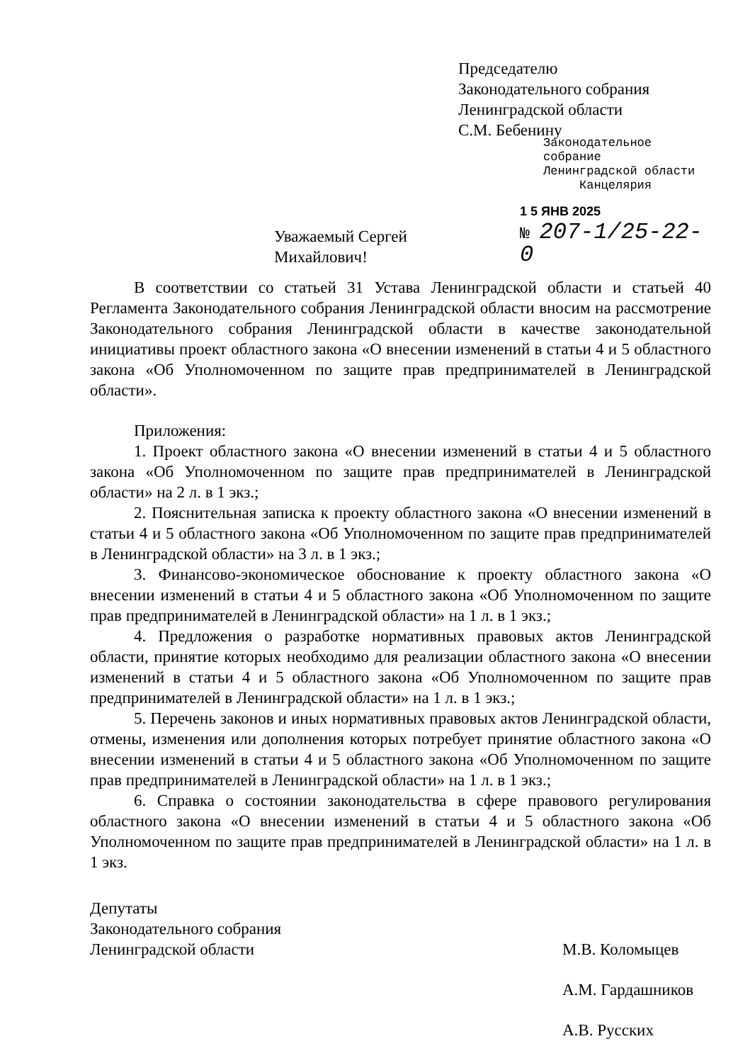Председателю
Законодательного собрания
Ленинградской области
С.М. Бебенину
Законодательное собрание
Ленинградской области
Канцелярия
Уважаемый Сергей Михайлович! 1 5 ЯНВ 2025
№ 207-1/25-22-0
В соответствии со статьей 31 Устава Ленинградской области и статьей 40 Регламента Законодательного собрания Ленинградской области вносим на рассмотрение Законодательного собрания Ленинградской области в качестве законодательной инициативы проект областного закона «О внесении изменений в статьи 4 и 5 областного закона «Об Уполномоченном по защите прав предпринимателей в Ленинградской области».
Приложения:
1. Проект областного закона «О внесении изменений в статьи 4 и 5 областного закона «Об Уполномоченном по защите прав предпринимателей в Ленинградской области» на 2 л. в 1 экз.;
2. Пояснительная записка к проекту областного закона «О внесении изменений в статьи 4 и 5 областного закона «Об Уполномоченном по защите прав предпринимателей в Ленинградской области» на 3 л. в 1 экз.;
3. Финансово-экономическое обоснование к проекту областного закона «О внесении изменений в статьи 4 и 5 областного закона «Об Уполномоченном по защите прав предпринимателей в Ленинградской области» на 1 л. в 1 экз.;
4. Предложения о разработке нормативных правовых актов Ленинградской области, принятие которых необходимо для реализации областного закона «О внесении изменений в статьи 4 и 5 областного закона «Об Уполномоченном по защите прав предпринимателей в Ленинградской области» на 1 л. в 1 экз.;
5. Перечень законов и иных нормативных правовых актов Ленинградской области, отмены, изменения или дополнения которых потребует принятие областного закона «О внесении изменений в статьи 4 и 5 областного закона «Об Уполномоченном по защите прав предпринимателей в Ленинградской области» на 1 л. в 1 экз.;
6. Справка о состоянии законодательства в сфере правового регулирования областного закона «О внесении изменений в статьи 4 и 5 областного закона «Об Уполномоченном по защите прав предпринимателей в Ленинградской области» на 1 л. в 1 экз.
Депутаты
Законодательного собрания
Ленинградской области
М.В. Коломыцев
А.М. Гардашников
А.В. Русских